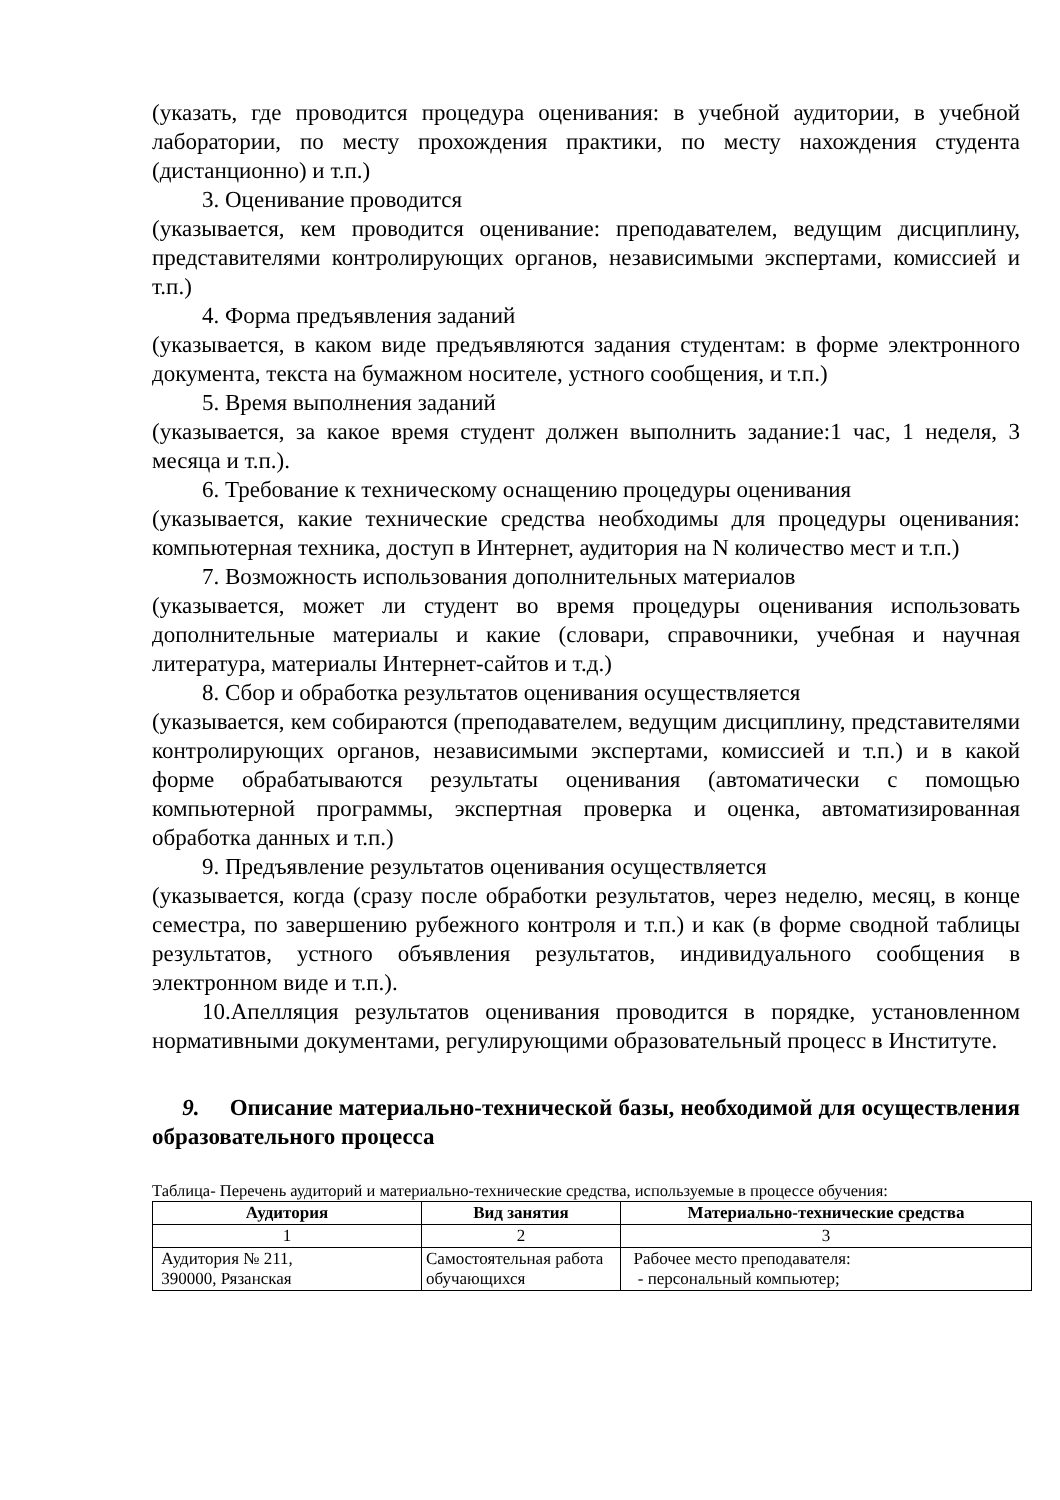(указать, где проводится процедура оценивания: в учебной аудитории, в учебной лаборатории, по месту прохождения практики, по месту нахождения студента (дистанционно) и т.п.)
3. Оценивание проводится
(указывается, кем проводится оценивание: преподавателем, ведущим дисциплину, представителями контролирующих органов, независимыми экспертами, комиссией и т.п.)
4. Форма предъявления заданий
(указывается, в каком виде предъявляются задания студентам: в форме электронного документа, текста на бумажном носителе, устного сообщения, и т.п.)
5. Время выполнения заданий
(указывается, за какое время студент должен выполнить задание:1 час, 1 неделя, 3 месяца и т.п.).
6. Требование к техническому оснащению процедуры оценивания
(указывается, какие технические средства необходимы для процедуры оценивания: компьютерная техника, доступ в Интернет, аудитория на N количество мест и т.п.)
7. Возможность использования дополнительных материалов
(указывается, может ли студент во время процедуры оценивания использовать дополнительные материалы и какие (словари, справочники, учебная и научная литература, материалы Интернет-сайтов и т.д.)
8. Сбор и обработка результатов оценивания осуществляется
(указывается, кем собираются (преподавателем, ведущим дисциплину, представителями контролирующих органов, независимыми экспертами, комиссией и т.п.) и в какой форме обрабатываются результаты оценивания (автоматически с помощью компьютерной программы, экспертная проверка и оценка, автоматизированная обработка данных и т.п.)
9. Предъявление результатов оценивания осуществляется
(указывается, когда (сразу после обработки результатов, через неделю, месяц, в конце семестра, по завершению рубежного контроля и т.п.) и как (в форме сводной таблицы результатов, устного объявления результатов, индивидуального сообщения в электронном виде и т.п.).
10.Апелляция результатов оценивания проводится в порядке, установленном нормативными документами, регулирующими образовательный процесс в Институте.
9. Описание материально-технической базы, необходимой для осуществления образовательного процесса
Таблица- Перечень аудиторий и материально-технические средства, используемые в процессе обучения:
| Аудитория | Вид занятия | Материально-технические средства |
| --- | --- | --- |
| 1 | 2 | 3 |
| Аудитория № 211, 390000, Рязанская | Самостоятельная работа обучающихся | Рабочее место преподавателя: - персональный компьютер; |